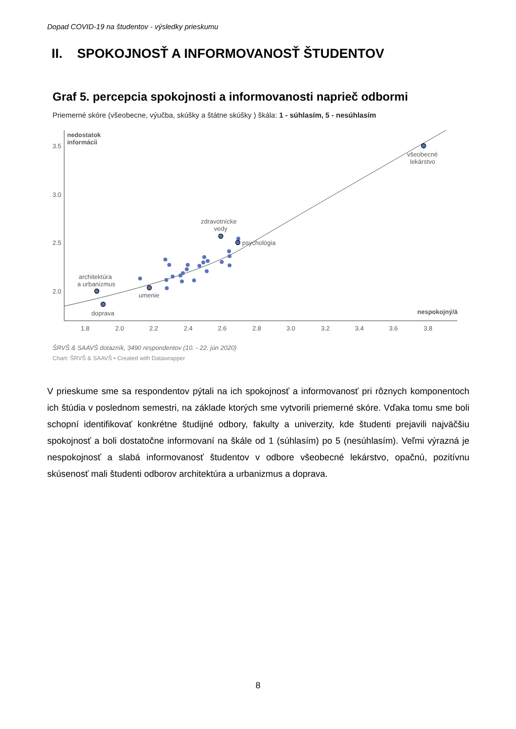Dopad COVID-19 na študentov - výsledky prieskumu
II. SPOKOJNOSŤ A INFORMOVANOSŤ ŠTUDENTOV
Graf 5. percepcia spokojnosti a informovanosti naprieč odbormi
Priemerné skóre (všeobecne, výučba, skúšky a štátne skúšky ) škála: 1 - súhlasím, 5 - nesúhlasím
nedostatok
informácii
3.5
3.0
2.5
2.0
nespokojný/á
1.8
2.0
2.2
2.4
2.6
2.8
3.0
3.2
3.4
3.6
3.8
architektúra
a urbanizmus
doprava
umenie
zdravotnícke
vedy
psychológia
všeobecné
lekárstvo
ŠRVŠ & SAAVŠ dotazník, 3490 respondentov (10. - 22. jún 2020)
Chart: ŠRVŠ & SAAVŠ • Created with Datawrapper
V prieskume sme sa respondentov pýtali na ich spokojnosť a informovanosť pri rôznych komponentoch ich štúdia v poslednom semestri, na základe ktorých sme vytvorili priemerné skóre. Vďaka tomu sme boli schopní identifikovať konkrétne študijné odbory, fakulty a univerzity, kde študenti prejavili najväčšiu spokojnosť a boli dostatočne informovaní na škále od 1 (súhlasím) po 5 (nesúhlasím). Veľmi výrazná je nespokojnosť a slabá informovanosť študentov v odbore všeobecné lekárstvo, opačnú, pozitívnu skúsenosť mali študenti odborov architektúra a urbanizmus a doprava.
8